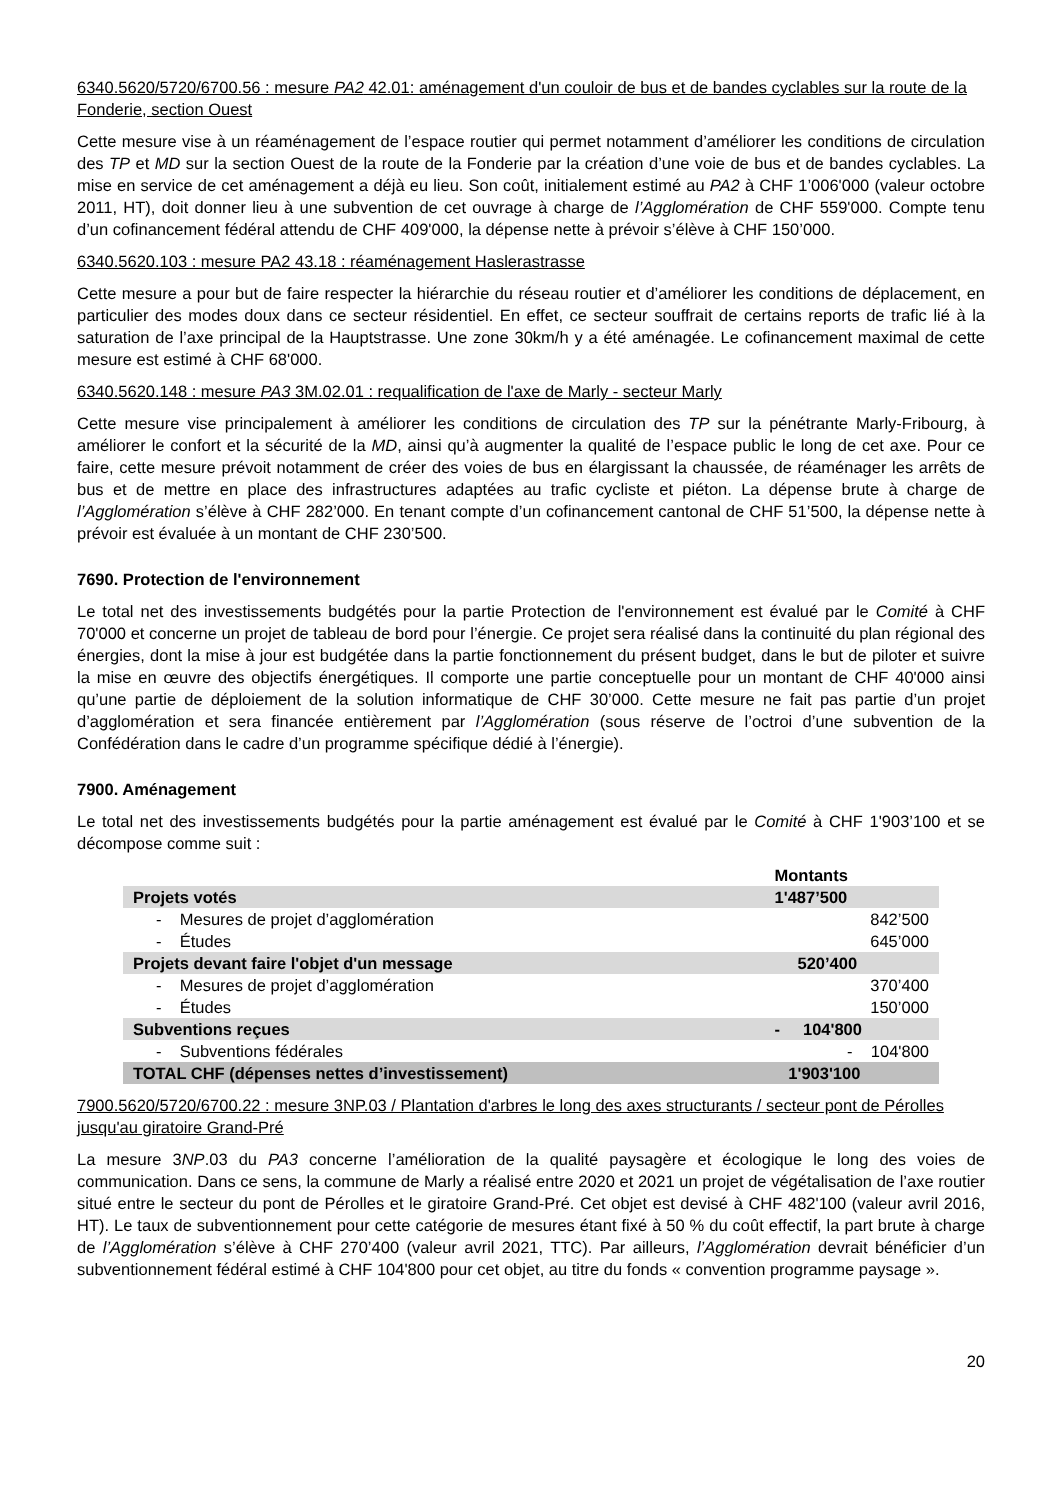6340.5620/5720/6700.56 : mesure PA2 42.01: aménagement d'un couloir de bus et de bandes cyclables sur la route de la Fonderie, section Ouest
Cette mesure vise à un réaménagement de l’espace routier qui permet notamment d’améliorer les conditions de circulation des TP et MD sur la section Ouest de la route de la Fonderie par la création d’une voie de bus et de bandes cyclables. La mise en service de cet aménagement a déjà eu lieu. Son coût, initialement estimé au PA2 à CHF 1’006'000 (valeur octobre 2011, HT), doit donner lieu à une subvention de cet ouvrage à charge de l’Agglomération de CHF 559'000. Compte tenu d’un cofinancement fédéral attendu de CHF 409'000, la dépense nette à prévoir s’élève à CHF 150’000.
6340.5620.103 : mesure PA2 43.18 : réaménagement Haslerastrasse
Cette mesure a pour but de faire respecter la hiérarchie du réseau routier et d’améliorer les conditions de déplacement, en particulier des modes doux dans ce secteur résidentiel. En effet, ce secteur souffrait de certains reports de trafic lié à la saturation de l’axe principal de la Hauptstrasse. Une zone 30km/h y a été aménagée. Le cofinancement maximal de cette mesure est estimé à CHF 68'000.
6340.5620.148 : mesure PA3 3M.02.01 : requalification de l'axe de Marly - secteur Marly
Cette mesure vise principalement à améliorer les conditions de circulation des TP sur la pénétrante Marly-Fribourg, à améliorer le confort et la sécurité de la MD, ainsi qu’à augmenter la qualité de l’espace public le long de cet axe. Pour ce faire, cette mesure prévoit notamment de créer des voies de bus en élargissant la chaussée, de réaménager les arrêts de bus et de mettre en place des infrastructures adaptées au trafic cycliste et piéton. La dépense brute à charge de l’Agglomération s’élève à CHF 282’000. En tenant compte d’un cofinancement cantonal de CHF 51’500, la dépense nette à prévoir est évaluée à un montant de CHF 230’500.
7690. Protection de l'environnement
Le total net des investissements budgétés pour la partie Protection de l'environnement est évalué par le Comité à CHF 70'000 et concerne un projet de tableau de bord pour l’énergie. Ce projet sera réalisé dans la continuité du plan régional des énergies, dont la mise à jour est budgétée dans la partie fonctionnement du présent budget, dans le but de piloter et suivre la mise en œuvre des objectifs énergétiques. Il comporte une partie conceptuelle pour un montant de CHF 40'000 ainsi qu’une partie de déploiement de la solution informatique de CHF 30’000. Cette mesure ne fait pas partie d’un projet d’agglomération et sera financée entièrement par l’Agglomération (sous réserve de l’octroi d’une subvention de la Confédération dans le cadre d’un programme spécifique dédié à l’énergie).
7900. Aménagement
Le total net des investissements budgétés pour la partie aménagement est évalué par le Comité à CHF 1'903’100 et se décompose comme suit :
| | Montants |
| --- | --- |
| Projets votés | 1'487’500 |
| - Mesures de projet d’agglomération | 842’500 |
| - Études | 645’000 |
| Projets devant faire l'objet d'un message | 520’400 |
| - Mesures de projet d’agglomération | 370’400 |
| - Études | 150’000 |
| Subventions reçues | - 104'800 |
| - Subventions fédérales | - 104'800 |
| TOTAL CHF (dépenses nettes d’investissement) | 1'903'100 |
7900.5620/5720/6700.22 : mesure 3NP.03 / Plantation d'arbres le long des axes structurants / secteur pont de Pérolles jusqu'au giratoire Grand-Pré
La mesure 3NP.03 du PA3 concerne l’amélioration de la qualité paysagère et écologique le long des voies de communication. Dans ce sens, la commune de Marly a réalisé entre 2020 et 2021 un projet de végétalisation de l’axe routier situé entre le secteur du pont de Pérolles et le giratoire Grand-Pré. Cet objet est devisé à CHF 482'100 (valeur avril 2016, HT). Le taux de subventionnement pour cette catégorie de mesures étant fixé à 50 % du coût effectif, la part brute à charge de l’Agglomération s’élève à CHF 270’400 (valeur avril 2021, TTC). Par ailleurs, l’Agglomération devrait bénéficier d’un subventionnement fédéral estimé à CHF 104'800 pour cet objet, au titre du fonds « convention programme paysage ».
20